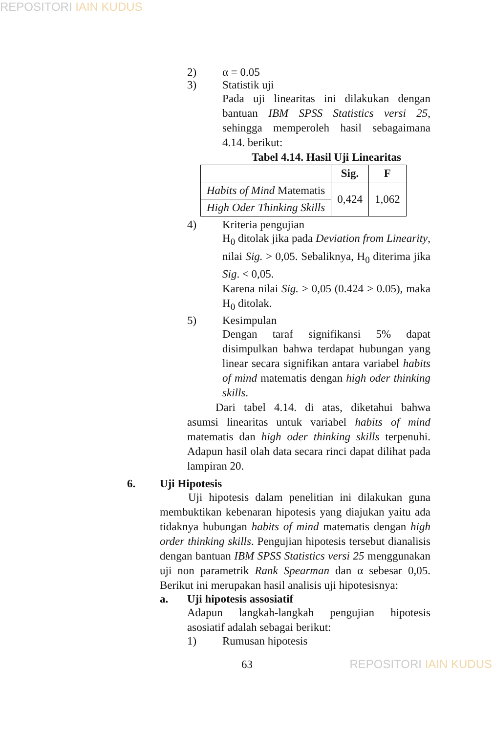REPOSITORI IAIN KUDUS
2) α = 0.05
3) Statistik uji
Pada uji linearitas ini dilakukan dengan bantuan IBM SPSS Statistics versi 25, sehingga memperoleh hasil sebagaimana 4.14. berikut:
Tabel 4.14. Hasil Uji Linearitas
| | Sig. | F |
| --- | --- | --- |
| Habits of Mind Matematis | 0,424 | 1,062 |
| High Oder Thinking Skills | | |
4) Kriteria pengujian
H<sub>0</sub> ditolak jika pada Deviation from Linearity, nilai Sig. > 0,05. Sebaliknya, H<sub>0</sub> diterima jika Sig. < 0,05.
Karena nilai Sig. > 0,05 (0.424 > 0.05), maka H<sub>0</sub> ditolak.
5) Kesimpulan
Dengan taraf signifikansi 5% dapat disimpulkan bahwa terdapat hubungan yang linear secara signifikan antara variabel habits of mind matematis dengan high oder thinking skills.
Dari tabel 4.14. di atas, diketahui bahwa asumsi linearitas untuk variabel habits of mind matematis dan high oder thinking skills terpenuhi. Adapun hasil olah data secara rinci dapat dilihat pada lampiran 20.
6. Uji Hipotesis
Uji hipotesis dalam penelitian ini dilakukan guna membuktikan kebenaran hipotesis yang diajukan yaitu ada tidaknya hubungan habits of mind matematis dengan high order thinking skills. Pengujian hipotesis tersebut dianalisis dengan bantuan IBM SPSS Statistics versi 25 menggunakan uji non parametrik Rank Spearman dan α sebesar 0,05. Berikut ini merupakan hasil analisis uji hipotesisnya:
a. Uji hipotesis assosiatif
Adapun langkah-langkah pengujian hipotesis asosiatif adalah sebagai berikut:
1) Rumusan hipotesis
63
REPOSITORI IAIN KUDUS